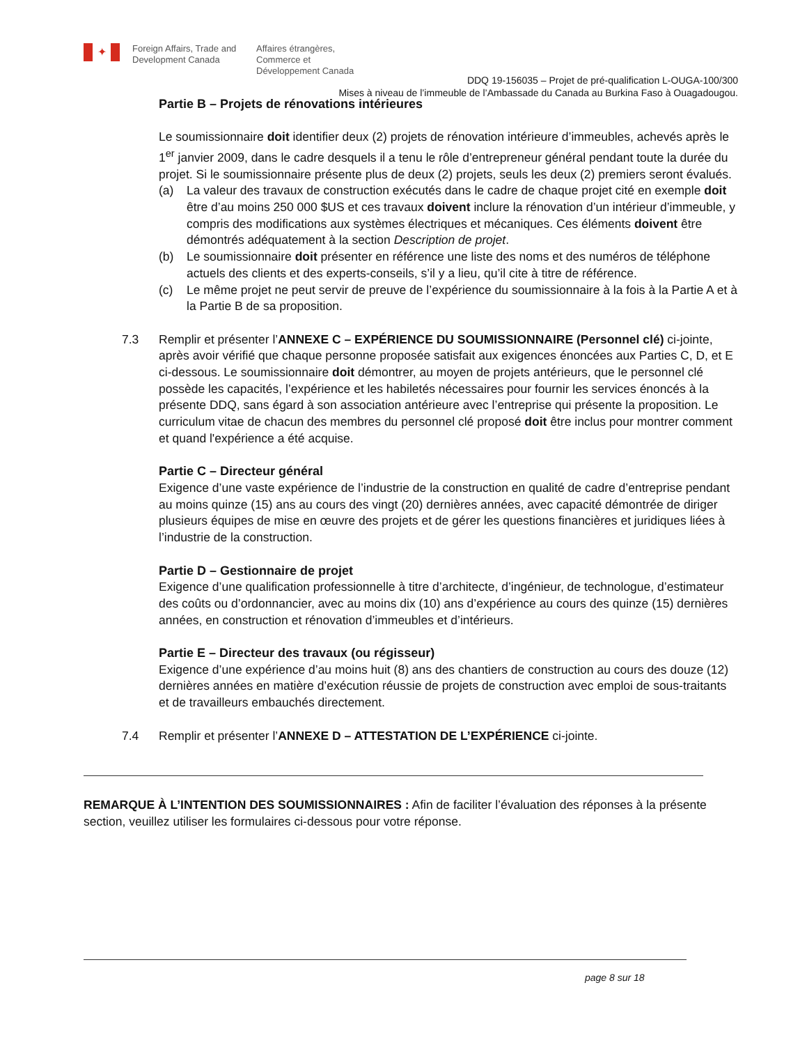✦ Foreign Affairs, Trade and Development Canada Affaires étrangères, Commerce et Développement Canada
DDQ 19-156035 – Projet de pré-qualification L-OUGA-100/300
Mises à niveau de l’immeuble de l’Ambassade du Canada au Burkina Faso à Ouagadougou.
Partie B – Projets de rénovations intérieures
Le soumissionnaire doit identifier deux (2) projets de rénovation intérieure d’immeubles, achevés après le 1<sup>er</sup> janvier 2009, dans le cadre desquels il a tenu le rôle d’entrepreneur général pendant toute la durée du projet. Si le soumissionnaire présente plus de deux (2) projets, seuls les deux (2) premiers seront évalués.
(a) La valeur des travaux de construction exécutés dans le cadre de chaque projet cité en exemple doit être d’au moins 250 000 $US et ces travaux doivent inclure la rénovation d’un intérieur d’immeuble, y compris des modifications aux systèmes électriques et mécaniques. Ces éléments doivent être démontrés adéquatement à la section Description de projet.
(b) Le soumissionnaire doit présenter en référence une liste des noms et des numéros de téléphone actuels des clients et des experts-conseils, s’il y a lieu, qu’il cite à titre de référence.
(c) Le même projet ne peut servir de preuve de l’expérience du soumissionnaire à la fois à la Partie A et à la Partie B de sa proposition.
7.3 Remplir et présenter l’ANNEXE C – EXPÉRIENCE DU SOUMISSIONNAIRE (Personnel clé) ci-jointe, après avoir vérifié que chaque personne proposée satisfait aux exigences énoncées aux Parties C, D, et E ci-dessous. Le soumissionnaire doit démontrer, au moyen de projets antérieurs, que le personnel clé possède les capacités, l’expérience et les habiletés nécessaires pour fournir les services énoncés à la présente DDQ, sans égard à son association antérieure avec l’entreprise qui présente la proposition. Le curriculum vitae de chacun des membres du personnel clé proposé doit être inclus pour montrer comment et quand l'expérience a été acquise.
Partie C – Directeur général
Exigence d’une vaste expérience de l’industrie de la construction en qualité de cadre d’entreprise pendant au moins quinze (15) ans au cours des vingt (20) dernières années, avec capacité démontrée de diriger plusieurs équipes de mise en œuvre des projets et de gérer les questions financières et juridiques liées à l’industrie de la construction.
Partie D – Gestionnaire de projet
Exigence d’une qualification professionnelle à titre d’architecte, d’ingénieur, de technologue, d’estimateur des coûts ou d’ordonnancier, avec au moins dix (10) ans d’expérience au cours des quinze (15) dernières années, en construction et rénovation d’immeubles et d’intérieurs.
Partie E – Directeur des travaux (ou régisseur)
Exigence d’une expérience d’au moins huit (8) ans des chantiers de construction au cours des douze (12) dernières années en matière d’exécution réussie de projets de construction avec emploi de sous-traitants et de travailleurs embauchés directement.
7.4 Remplir et présenter l’ANNEXE D – ATTESTATION DE L’EXPÉRIENCE ci-jointe.
REMARQUE À L’INTENTION DES SOUMISSIONNAIRES : Afin de faciliter l’évaluation des réponses à la présente section, veuillez utiliser les formulaires ci-dessous pour votre réponse.
page 8 sur 18